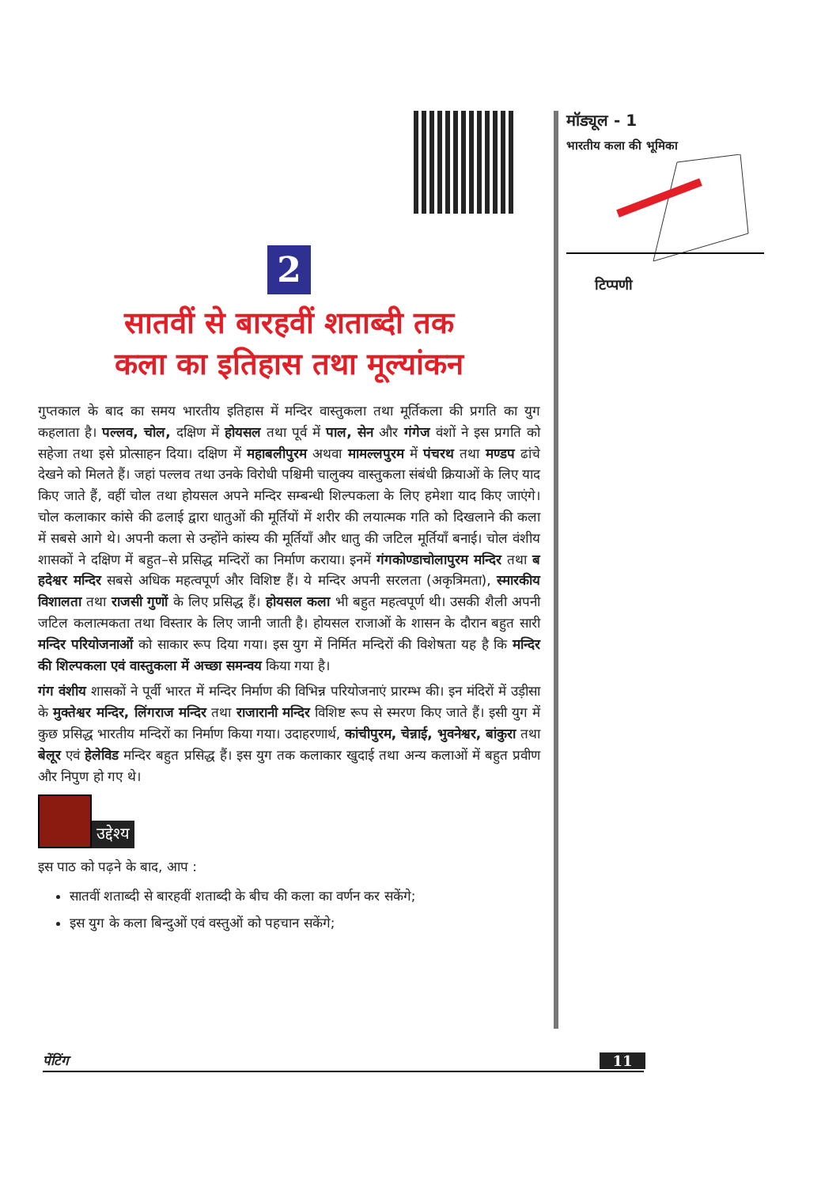2
सातवीं से बारहवीं शताब्दी तक
कला का इतिहास तथा मूल्यांकन
गुप्तकाल के बाद का समय भारतीय इतिहास में मन्दिर वास्तुकला तथा मूर्तिकला की प्रगति का युग कहलाता है। पल्लव, चोल, दक्षिण में होयसल तथा पूर्व में पाल, सेन और गंगेज वंशों ने इस प्रगति को सहेजा तथा इसे प्रोत्साहन दिया। दक्षिण में महाबलीपुरम अथवा मामल्लपुरम में पंचरथ तथा मण्डप ढांचे देखने को मिलते हैं। जहां पल्लव तथा उनके विरोधी पश्चिमी चालुक्य वास्तुकला संबंधी क्रियाओं के लिए याद किए जाते हैं, वहीं चोल तथा होयसल अपने मन्दिर सम्बन्धी शिल्पकला के लिए हमेशा याद किए जाएंगे। चोल कलाकार कांसे की ढलाई द्वारा धातुओं की मूर्तियों में शरीर की लयात्मक गति को दिखलाने की कला में सबसे आगे थे। अपनी कला से उन्होंने कांस्य की मूर्तियाँ और धातु की जटिल मूर्तियाँ बनाई। चोल वंशीय शासकों ने दक्षिण में बहुत–से प्रसिद्ध मन्दिरों का निर्माण कराया। इनमें गंगकोण्डाचोलापुरम मन्दिर तथा ब हदेश्वर मन्दिर सबसे अधिक महत्वपूर्ण और विशिष्ट हैं। ये मन्दिर अपनी सरलता (अकृत्रिमता), स्मारकीय विशालता तथा राजसी गुणों के लिए प्रसिद्ध हैं। होयसल कला भी बहुत महत्वपूर्ण थी। उसकी शैली अपनी जटिल कलात्मकता तथा विस्तार के लिए जानी जाती है। होयसल राजाओं के शासन के दौरान बहुत सारी मन्दिर परियोजनाओं को साकार रूप दिया गया। इस युग में निर्मित मन्दिरों की विशेषता यह है कि मन्दिर की शिल्पकला एवं वास्तुकला में अच्छा समन्वय किया गया है।
गंग वंशीय शासकों ने पूर्वी भारत में मन्दिर निर्माण की विभिन्न परियोजनाएं प्रारम्भ की। इन मंदिरों में उड़ीसा के मुक्तेश्वर मन्दिर, लिंगराज मन्दिर तथा राजारानी मन्दिर विशिष्ट रूप से स्मरण किए जाते हैं। इसी युग में कुछ प्रसिद्ध भारतीय मन्दिरों का निर्माण किया गया। उदाहरणार्थ, कांचीपुरम, चेन्नाई, भुवनेश्वर, बांकुरा तथा बेलूर एवं हेलेविड मन्दिर बहुत प्रसिद्ध हैं। इस युग तक कलाकार खुदाई तथा अन्य कलाओं में बहुत प्रवीण और निपुण हो गए थे।
उद्देश्य
इस पाठ को पढ़ने के बाद, आप :
सातवीं शताब्दी से बारहवीं शताब्दी के बीच की कला का वर्णन कर सकेंगे;
इस युग के कला बिन्दुओं एवं वस्तुओं को पहचान सकेंगे;
मॉड्यूल - 1
भारतीय कला की भूमिका
टिप्पणी
पेंटिंग 11